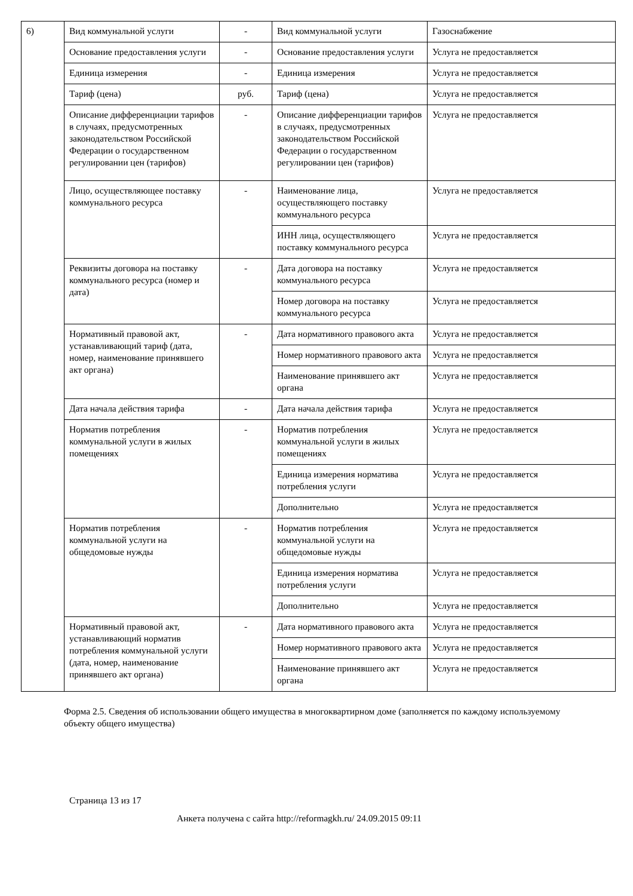| 6) | Вид коммунальной услуги | - | Вид коммунальной услуги | Газоснабжение |
| | Основание предоставления услуги | - | Основание предоставления услуги | Услуга не предоставляется |
| | Единица измерения | - | Единица измерения | Услуга не предоставляется |
| | Тариф (цена) | руб. | Тариф (цена) | Услуга не предоставляется |
| | Описание дифференциации тарифов в случаях, предусмотренных законодательством Российской Федерации о государственном регулировании цен (тарифов) | - | Описание дифференциации тарифов в случаях, предусмотренных законодательством Российской Федерации о государственном регулировании цен (тарифов) | Услуга не предоставляется |
| | Лицо, осуществляющее поставку коммунального ресурса | - | Наименование лица, осуществляющего поставку коммунального ресурса | Услуга не предоставляется |
| | | | ИНН лица, осуществляющего поставку коммунального ресурса | Услуга не предоставляется |
| | Реквизиты договора на поставку коммунального ресурса (номер и дата) | - | Дата договора на поставку коммунального ресурса | Услуга не предоставляется |
| | | | Номер договора на поставку коммунального ресурса | Услуга не предоставляется |
| | Нормативный правовой акт, устанавливающий тариф (дата, номер, наименование принявшего акт органа) | - | Дата нормативного правового акта | Услуга не предоставляется |
| | | | Номер нормативного правового акта | Услуга не предоставляется |
| | | | Наименование принявшего акт органа | Услуга не предоставляется |
| | Дата начала действия тарифа | - | Дата начала действия тарифа | Услуга не предоставляется |
| | Норматив потребления коммунальной услуги в жилых помещениях | - | Норматив потребления коммунальной услуги в жилых помещениях | Услуга не предоставляется |
| | | | Единица измерения норматива потребления услуги | Услуга не предоставляется |
| | | | Дополнительно | Услуга не предоставляется |
| | Норматив потребления коммунальной услуги на общедомовые нужды | - | Норматив потребления коммунальной услуги на общедомовые нужды | Услуга не предоставляется |
| | | | Единица измерения норматива потребления услуги | Услуга не предоставляется |
| | | | Дополнительно | Услуга не предоставляется |
| | Нормативный правовой акт, устанавливающий норматив потребления коммунальной услуги (дата, номер, наименование принявшего акт органа) | - | Дата нормативного правового акта | Услуга не предоставляется |
| | | | Номер нормативного правового акта | Услуга не предоставляется |
| | | | Наименование принявшего акт органа | Услуга не предоставляется |
Форма 2.5. Сведения об использовании общего имущества в многоквартирном доме (заполняется по каждому используемому объекту общего имущества)
Страница 13 из 17
Анкета получена с сайта http://reformagkh.ru/ 24.09.2015 09:11